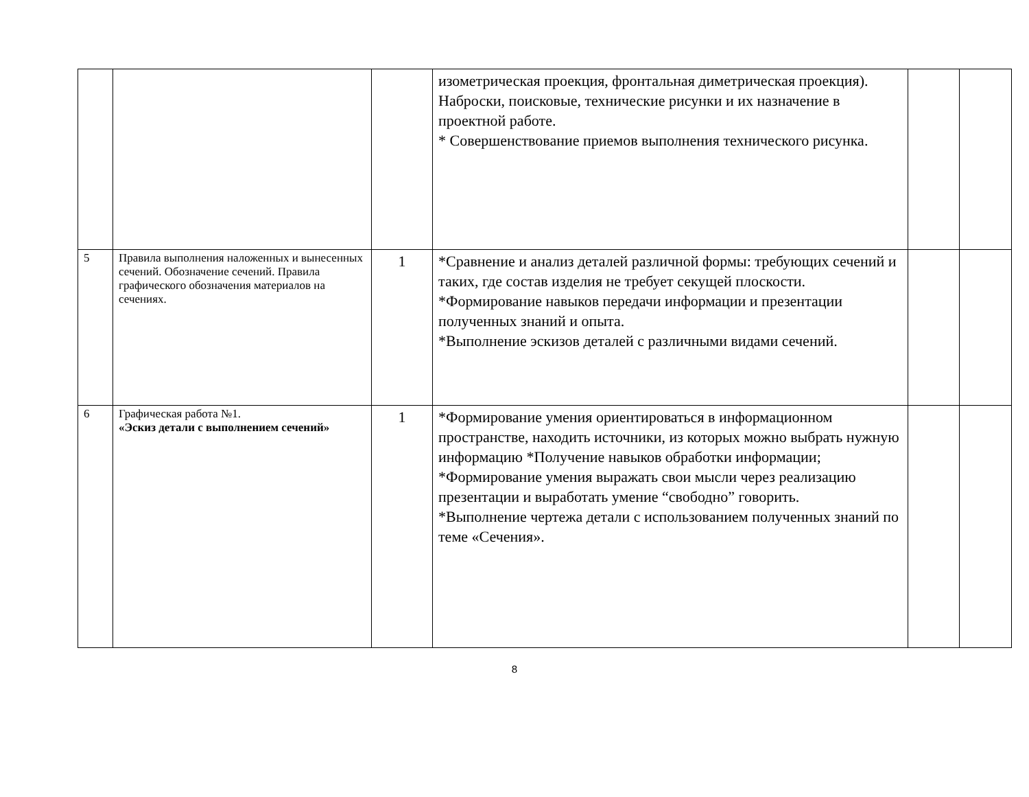| | | | изометрическая проекция, фронтальная диметрическая проекция). Наброски, поисковые, технические рисунки и их назначение в проектной работе. * Совершенствование приемов выполнения технического рисунка. | | |
| 5 | Правила выполнения наложенных и вынесенных сечений. Обозначение сечений. Правила графического обозначения материалов на сечениях. | 1 | *Сравнение и анализ деталей различной формы: требующих сечений и таких, где состав изделия не требует секущей плоскости. *Формирование навыков передачи информации и презентации полученных знаний и опыта. *Выполнение эскизов деталей с различными видами сечений. | | |
| 6 | Графическая работа №1. «Эскиз детали с выполнением сечений» | 1 | *Формирование умения ориентироваться в информационном пространстве, находить источники, из которых можно выбрать нужную информацию *Получение навыков обработки информации; *Формирование умения выражать свои мысли через реализацию презентации и выработать умение “свободно” говорить. *Выполнение чертежа детали с использованием полученных знаний по теме «Сечения». | | |
8